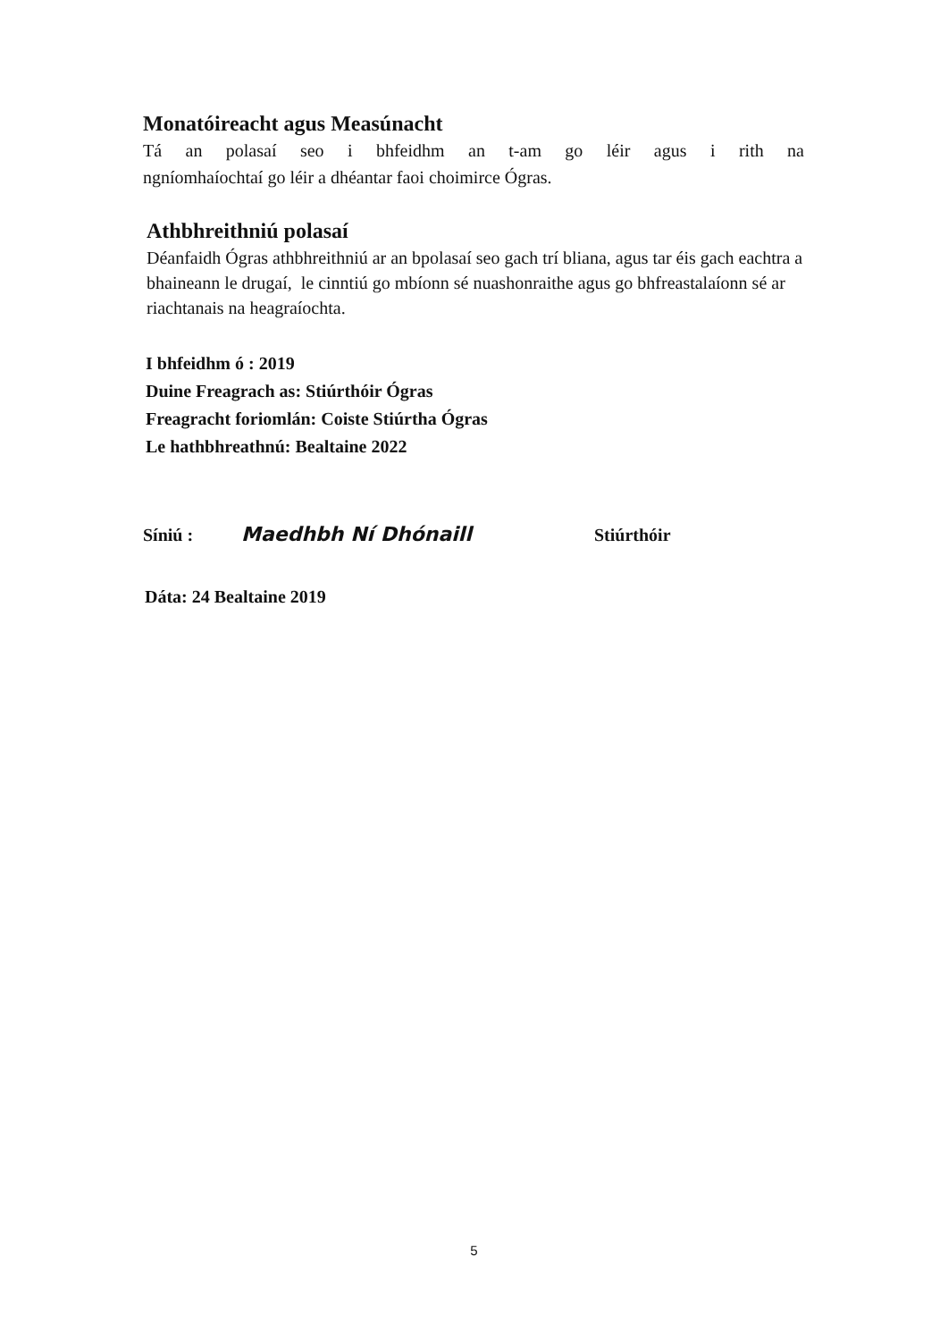Monatóireacht agus Measúnacht
Tá an polasaí seo i bhfeidhm an t-am go léir agus i rith na
ngníomhaíochtaí go léir a dhéantar faoi choimirce Ógras.
Athbhreithniú polasaí
Déanfaidh Ógras athbhreithniú ar an bpolasaí seo gach trí bliana, agus tar éis gach eachtra a bhaineann le drugaí, le cinntiú go mbíonn sé nuashonraithe agus go bhfreastalaíonn sé ar riachtanais na heagraíochta.
I bhfeidhm ó : 2019
Duine Freagrach as: Stiúrthóir Ógras
Freagracht foriomlán: Coiste Stiúrtha Ógras
Le hathbhreathnú: Bealtaine 2022
Síniú : Maedhbh Ní Dhónaill Stiúrthóir
Dáta: 24 Bealtaine 2019
5